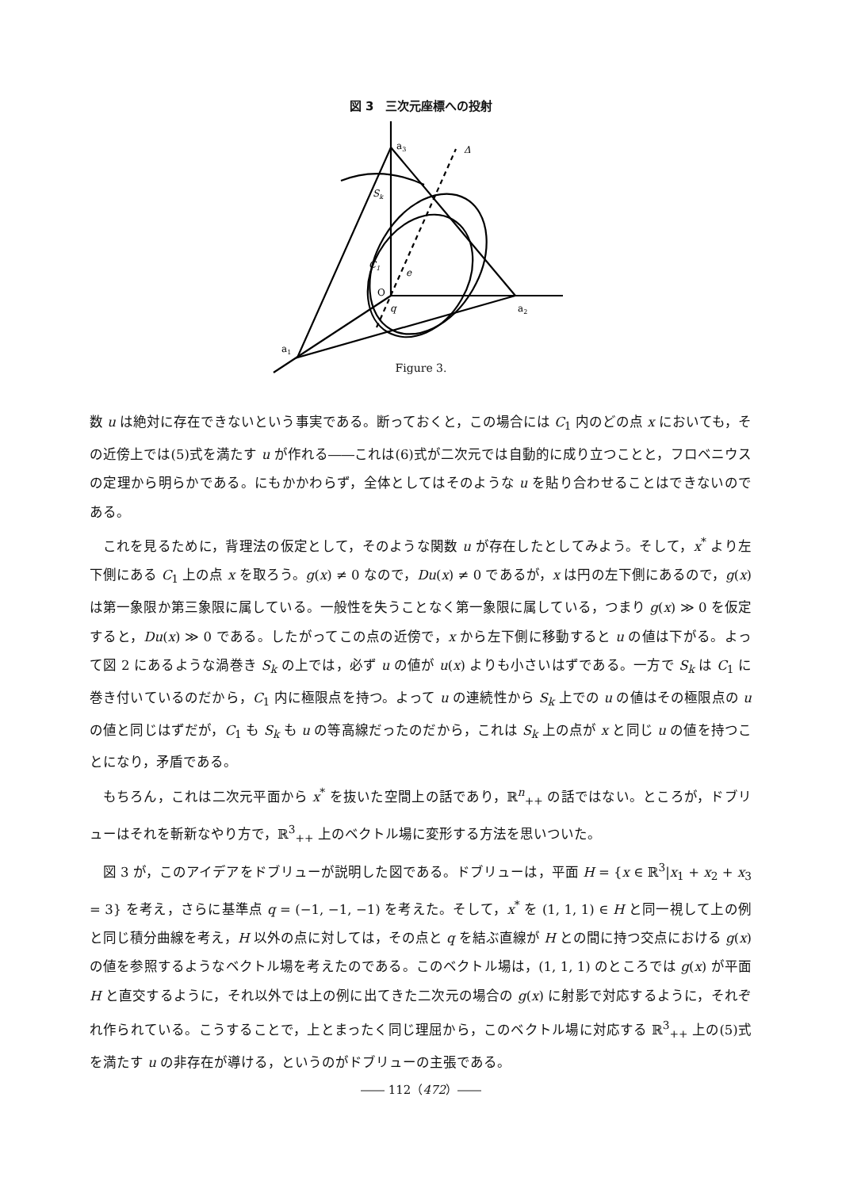図 3　三次元座標への投射
a3
Δ
Sk
C1
e
O
q
a2
a1
Figure 3.
数 u は絶対に存在できないという事実である。断っておくと，この場合には C<sub>1</sub> 内のどの点 x においても，その近傍上では(5)式を満たす u が作れる――これは(6)式が二次元では自動的に成り立つことと，フロベニウスの定理から明らかである。にもかかわらず，全体としてはそのような u を貼り合わせることはできないのである。
これを見るために，背理法の仮定として，そのような関数 u が存在したとしてみよう。そして，x<sup>*</sup> より左下側にある C<sub>1</sub> 上の点 x を取ろう。g(x) ≠ 0 なので，Du(x) ≠ 0 であるが，x は円の左下側にあるので，g(x) は第一象限か第三象限に属している。一般性を失うことなく第一象限に属している，つまり g(x) ≫ 0 を仮定すると，Du(x) ≫ 0 である。したがってこの点の近傍で，x から左下側に移動すると u の値は下がる。よって図 2 にあるような渦巻き S<sub>k</sub> の上では，必ず u の値が u(x) よりも小さいはずである。一方で S<sub>k</sub> は C<sub>1</sub> に巻き付いているのだから，C<sub>1</sub> 内に極限点を持つ。よって u の連続性から S<sub>k</sub> 上での u の値はその極限点の u の値と同じはずだが，C<sub>1</sub> も S<sub>k</sub> も u の等高線だったのだから，これは S<sub>k</sub> 上の点が x と同じ u の値を持つことになり，矛盾である。
もちろん，これは二次元平面から x<sup>*</sup> を抜いた空間上の話であり，ℝ<sup>n</sup><sub>++</sub> の話ではない。ところが，ドブリューはそれを斬新なやり方で，ℝ<sup>3</sup><sub>++</sub> 上のベクトル場に変形する方法を思いついた。
図 3 が，このアイデアをドブリューが説明した図である。ドブリューは，平面 H = {x ∈ ℝ<sup>3</sup>|x<sub>1</sub> + x<sub>2</sub> + x<sub>3</sub> = 3} を考え，さらに基準点 q = (−1, −1, −1) を考えた。そして，x<sup>*</sup> を (1, 1, 1) ∈ H と同一視して上の例と同じ積分曲線を考え，H 以外の点に対しては，その点と q を結ぶ直線が H との間に持つ交点における g(x) の値を参照するようなベクトル場を考えたのである。このベクトル場は，(1, 1, 1) のところでは g(x) が平面 H と直交するように，それ以外では上の例に出てきた二次元の場合の g(x) に射影で対応するように，それぞれ作られている。こうすることで，上とまったく同じ理屈から，このベクトル場に対応する ℝ<sup>3</sup><sub>++</sub> 上の(5)式を満たす u の非存在が導ける，というのがドブリューの主張である。
―― 112（472）――